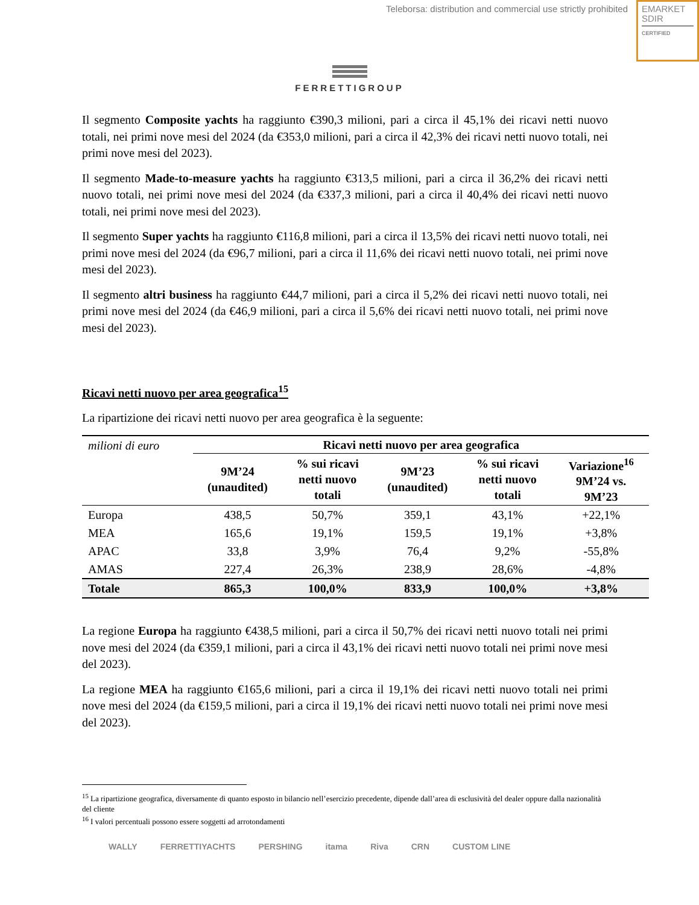Teleborsa: distribution and commercial use strictly prohibited
EMARKET
SDIR
CERTIFIED
FERRETTIGROUP
Il segmento Composite yachts ha raggiunto €390,3 milioni, pari a circa il 45,1% dei ricavi netti nuovo totali, nei primi nove mesi del 2024 (da €353,0 milioni, pari a circa il 42,3% dei ricavi netti nuovo totali, nei primi nove mesi del 2023).
Il segmento Made-to-measure yachts ha raggiunto €313,5 milioni, pari a circa il 36,2% dei ricavi netti nuovo totali, nei primi nove mesi del 2024 (da €337,3 milioni, pari a circa il 40,4% dei ricavi netti nuovo totali, nei primi nove mesi del 2023).
Il segmento Super yachts ha raggiunto €116,8 milioni, pari a circa il 13,5% dei ricavi netti nuovo totali, nei primi nove mesi del 2024 (da €96,7 milioni, pari a circa il 11,6% dei ricavi netti nuovo totali, nei primi nove mesi del 2023).
Il segmento altri business ha raggiunto €44,7 milioni, pari a circa il 5,2% dei ricavi netti nuovo totali, nei primi nove mesi del 2024 (da €46,9 milioni, pari a circa il 5,6% dei ricavi netti nuovo totali, nei primi nove mesi del 2023).
Ricavi netti nuovo per area geografica<sup>15</sup>
La ripartizione dei ricavi netti nuovo per area geografica è la seguente:
| milioni di euro | Ricavi netti nuovo per area geografica | | | | |
| | 9M’24 (unaudited) | % sui ricavi netti nuovo totali | 9M’23 (unaudited) | % sui ricavi netti nuovo totali | Variazione<sup>16</sup> 9M’24 vs. 9M’23 |
| Europa | 438,5 | 50,7% | 359,1 | 43,1% | +22,1% |
| MEA | 165,6 | 19,1% | 159,5 | 19,1% | +3,8% |
| APAC | 33,8 | 3,9% | 76,4 | 9,2% | -55,8% |
| AMAS | 227,4 | 26,3% | 238,9 | 28,6% | -4,8% |
| Totale | 865,3 | 100,0% | 833,9 | 100,0% | +3,8% |
La regione Europa ha raggiunto €438,5 milioni, pari a circa il 50,7% dei ricavi netti nuovo totali nei primi nove mesi del 2024 (da €359,1 milioni, pari a circa il 43,1% dei ricavi netti nuovo totali nei primi nove mesi del 2023).
La regione MEA ha raggiunto €165,6 milioni, pari a circa il 19,1% dei ricavi netti nuovo totali nei primi nove mesi del 2024 (da €159,5 milioni, pari a circa il 19,1% dei ricavi netti nuovo totali nei primi nove mesi del 2023).
<sup>15</sup> La ripartizione geografica, diversamente di quanto esposto in bilancio nell’esercizio precedente, dipende dall’area di esclusività del dealer oppure dalla nazionalità del cliente
<sup>16</sup> I valori percentuali possono essere soggetti ad arrotondamenti
WALLY FERRETTIYACHTS PERSHING itama Riva CRN CUSTOM LINE